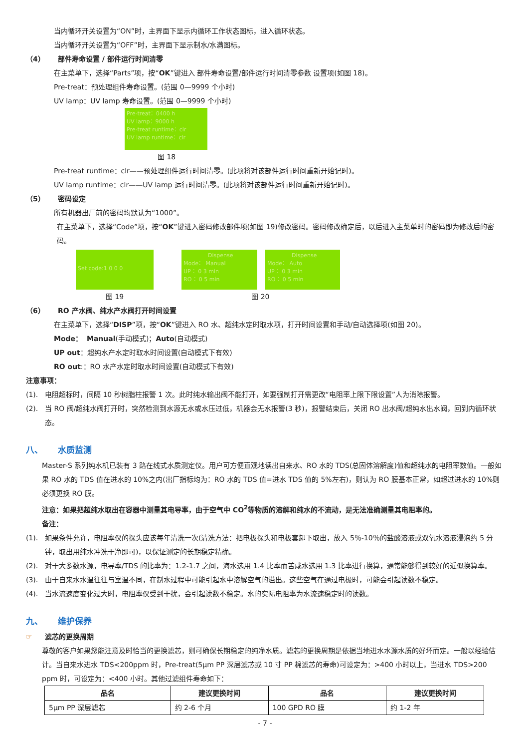当内循环开关设置为“ON”时，主界面下显示内循环工作状态图标，进入循环状态。
当内循环开关设置为“OFF”时，主界面下显示制水/水满图标。
（4） 部件寿命设置 / 部件运行时间清零
在主菜单下，选择“Parts”项，按“OK”键进入 部件寿命设置/部件运行时间清零参数 设置项(如图 18)。
Pre-treat：预处理组件寿命设置。(范围 0—9999 个小时)
UV lamp：UV lamp 寿命设置。(范围 0—9999 个小时)
Pre-treat：0400 h
UV lamp：9000 h
Pre-treat runtime：clr
UV lamp runtime：clr
图 18
Pre-treat runtime：clr——预处理组件运行时间清零。(此项将对该部件运行时间重新开始记时)。
UV lamp runtime：clr——UV lamp 运行时间清零。(此项将对该部件运行时间重新开始记时)。
（5） 密码设定
所有机器出厂前的密码均默认为“1000”。
在主菜单下，选择“Code”项，按“OK”键进入密码修改部件项(如图 19)修改密码。密码修改确定后，以后进入主菜单时的密码即为修改后的密码。
Set code:1 0 0 0
Dispense
Mode： Manual
UP ：0 3 min
RO ：0 5 min
Dispense
Mode： Auto
UP ：0 3 min
RO ：0 5 min
图 19 图 20
（6） RO 产水阀、纯水产水阀打开时间设置
在主菜单下，选择“DISP”项，按“OK”键进入 RO 水、超纯水定时取水项，打开时间设置和手动/自动选择项(如图 20)。
Mode： Manual(手动模式)；Auto(自动模式)
UP out：超纯水产水定时取水时间设置(自动模式下有效)
RO out:：RO 水产水定时取水时间设置(自动模式下有效)
注意事项：
(1). 电阻超标时，间隔 10 秒树脂柱报警 1 次。此时纯水输出阀不能打开，如要强制打开需更改“电阻率上限下限设置”人为消除报警。
(2). 当 RO 阀/超纯水阀打开时，突然检测到水源无水或水压过低，机器会无水报警(3 秒)，报警结束后，关闭 RO 出水阀/超纯水出水阀，回到内循环状态。
八、 水质监测
Master-S 系列纯水机已装有 3 路在线式水质测定仪。用户可方便直观地读出自来水、RO 水的 TDS(总固体溶解度)值和超纯水的电阻率数值。一般如果 RO 水的 TDS 值在进水的 10%之内(出厂指标均为：RO 水的 TDS 值=进水 TDS 值的 5%左右)，则认为 RO 膜基本正常，如超过进水的 10%则必须更换 RO 膜。
注意：如果把超纯水取出在容器中测量其电导率，由于空气中 CO<sup>2</sup>等物质的溶解和纯水的不流动，是无法准确测量其电阻率的。
备注：
(1). 如果条件允许，电阻率仪的探头应该每年清洗一次(清洗方法：把电极探头和电极套卸下取出，放入 5％-10％的盐酸溶液或双氧水溶液浸泡约 5 分钟，取出用纯水冲洗干净即可)，以保证测定的长期稳定精确。
(2). 对于大多数水源，电导率/TDS 的比率为：1.2-1.7 之间，海水选用 1.4 比率而苦咸水选用 1.3 比率进行换算，通常能够得到较好的近似换算率。
(3). 由于自来水水温往往与室温不同，在制水过程中可能引起水中溶解空气的溢出。这些空气在通过电极时，可能会引起读数不稳定。
(4). 当水流速度变化过大时，电阻率仪受到干扰，会引起读数不稳定。水的实际电阻率为水流速稳定时的读数。
九、 维护保养
☞ 滤芯的更换周期
尊敬的客户如果您能注意及时恰当的更换滤芯，则可确保长期稳定的纯净水质。滤芯的更换周期是依据当地进水水源水质的好坏而定。一般以经验估计。当自来水进水 TDS<200ppm 时，Pre-treat(5μm PP 深层滤芯或 10 寸 PP 棉滤芯的寿命)可设定为：>400 小时以上，当进水 TDS>200 ppm 时，可设定为：<400 小时。其他过滤组件寿命如下：
| 品名 | 建议更换时间 | 品名 | 建议更换时间 |
| --- | --- | --- | --- |
| 5μm PP 深层滤芯 | 约 2-6 个月 | 100 GPD RO 膜 | 约 1-2 年 |
- 7 -